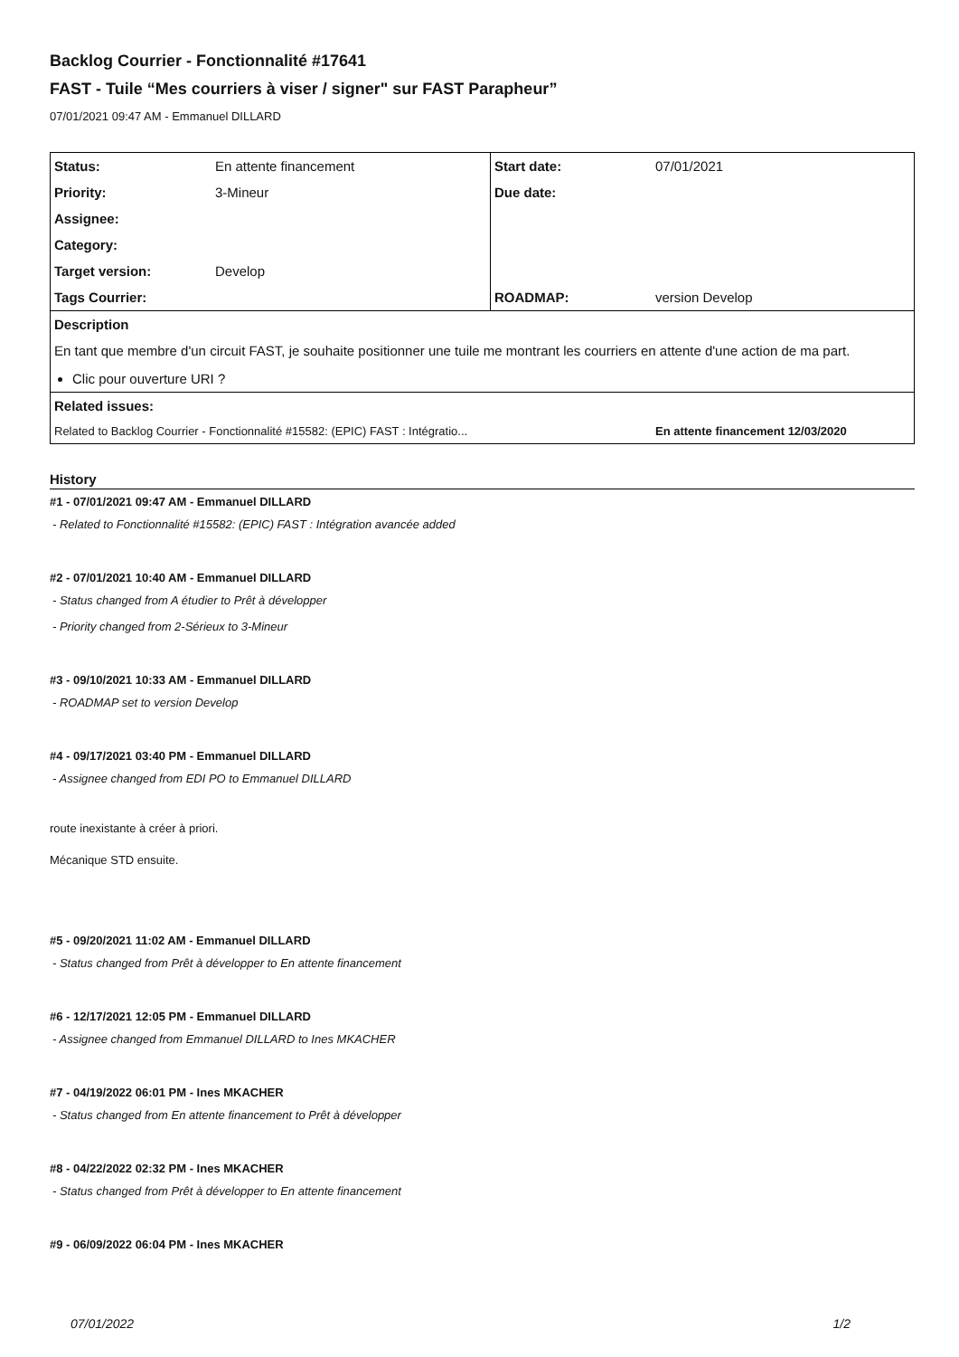Backlog Courrier - Fonctionnalité #17641
FAST - Tuile “Mes courriers à viser / signer" sur FAST Parapheur”
07/01/2021 09:47 AM - Emmanuel DILLARD
| Status: | En attente financement | Start date: | 07/01/2021 |
| Priority: | 3-Mineur | Due date: | |
| Assignee: | | | |
| Category: | | | |
| Target version: | Develop | | |
| Tags Courrier: | | ROADMAP: | version Develop |
| Description | | | |
| En tant que membre d'un circuit FAST, je souhaite positionner une tuile me montrant les courriers en attente d'une action de ma part. Clic pour ouverture URI ? | | | |
| Related issues: | | | |
| Related to Backlog Courrier - Fonctionnalité #15582: (EPIC) FAST : Intégratio... | | | En attente financement 12/03/2020 |
History
#1 - 07/01/2021 09:47 AM - Emmanuel DILLARD
- Related to Fonctionnalité #15582: (EPIC) FAST : Intégration avancée added
#2 - 07/01/2021 10:40 AM - Emmanuel DILLARD
- Status changed from A étudier to Prêt à développer
- Priority changed from 2-Sérieux to 3-Mineur
#3 - 09/10/2021 10:33 AM - Emmanuel DILLARD
- ROADMAP set to version Develop
#4 - 09/17/2021 03:40 PM - Emmanuel DILLARD
- Assignee changed from EDI PO to Emmanuel DILLARD
route inexistante à créer à priori.
Mécanique STD ensuite.
#5 - 09/20/2021 11:02 AM - Emmanuel DILLARD
- Status changed from Prêt à développer to En attente financement
#6 - 12/17/2021 12:05 PM - Emmanuel DILLARD
- Assignee changed from Emmanuel DILLARD to Ines MKACHER
#7 - 04/19/2022 06:01 PM - Ines MKACHER
- Status changed from En attente financement to Prêt à développer
#8 - 04/22/2022 02:32 PM - Ines MKACHER
- Status changed from Prêt à développer to En attente financement
#9 - 06/09/2022 06:04 PM - Ines MKACHER
07/01/2022 1/2